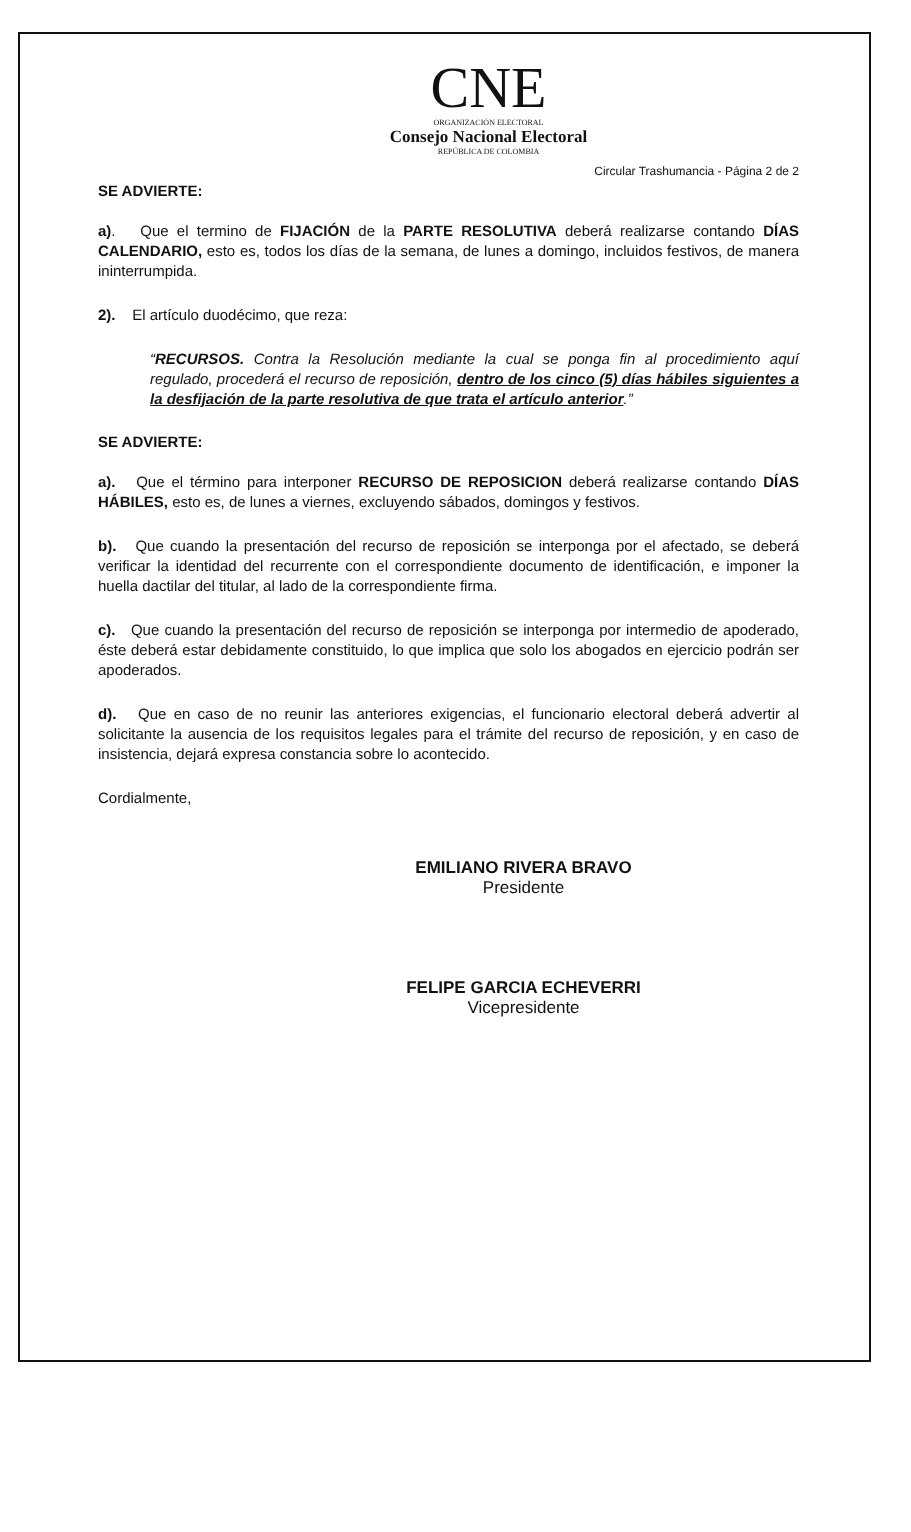CNE
ORGANIZACIÓN ELECTORAL
Consejo Nacional Electoral
REPÚBLICA DE COLOMBIA
Circular Trashumancia - Página 2 de 2
SE ADVIERTE:
a). Que el termino de FIJACIÓN de la PARTE RESOLUTIVA deberá realizarse contando DÍAS CALENDARIO, esto es, todos los días de la semana, de lunes a domingo, incluidos festivos, de manera ininterrumpida.
2). El artículo duodécimo, que reza:
“RECURSOS. Contra la Resolución mediante la cual se ponga fin al procedimiento aquí regulado, procederá el recurso de reposición, dentro de los cinco (5) días hábiles siguientes a la desfijación de la parte resolutiva de que trata el artículo anterior.”
SE ADVIERTE:
a). Que el término para interponer RECURSO DE REPOSICION deberá realizarse contando DÍAS HÁBILES, esto es, de lunes a viernes, excluyendo sábados, domingos y festivos.
b). Que cuando la presentación del recurso de reposición se interponga por el afectado, se deberá verificar la identidad del recurrente con el correspondiente documento de identificación, e imponer la huella dactilar del titular, al lado de la correspondiente firma.
c). Que cuando la presentación del recurso de reposición se interponga por intermedio de apoderado, éste deberá estar debidamente constituido, lo que implica que solo los abogados en ejercicio podrán ser apoderados.
d). Que en caso de no reunir las anteriores exigencias, el funcionario electoral deberá advertir al solicitante la ausencia de los requisitos legales para el trámite del recurso de reposición, y en caso de insistencia, dejará expresa constancia sobre lo acontecido.
Cordialmente,
EMILIANO RIVERA BRAVO
Presidente
FELIPE GARCIA ECHEVERRI
Vicepresidente